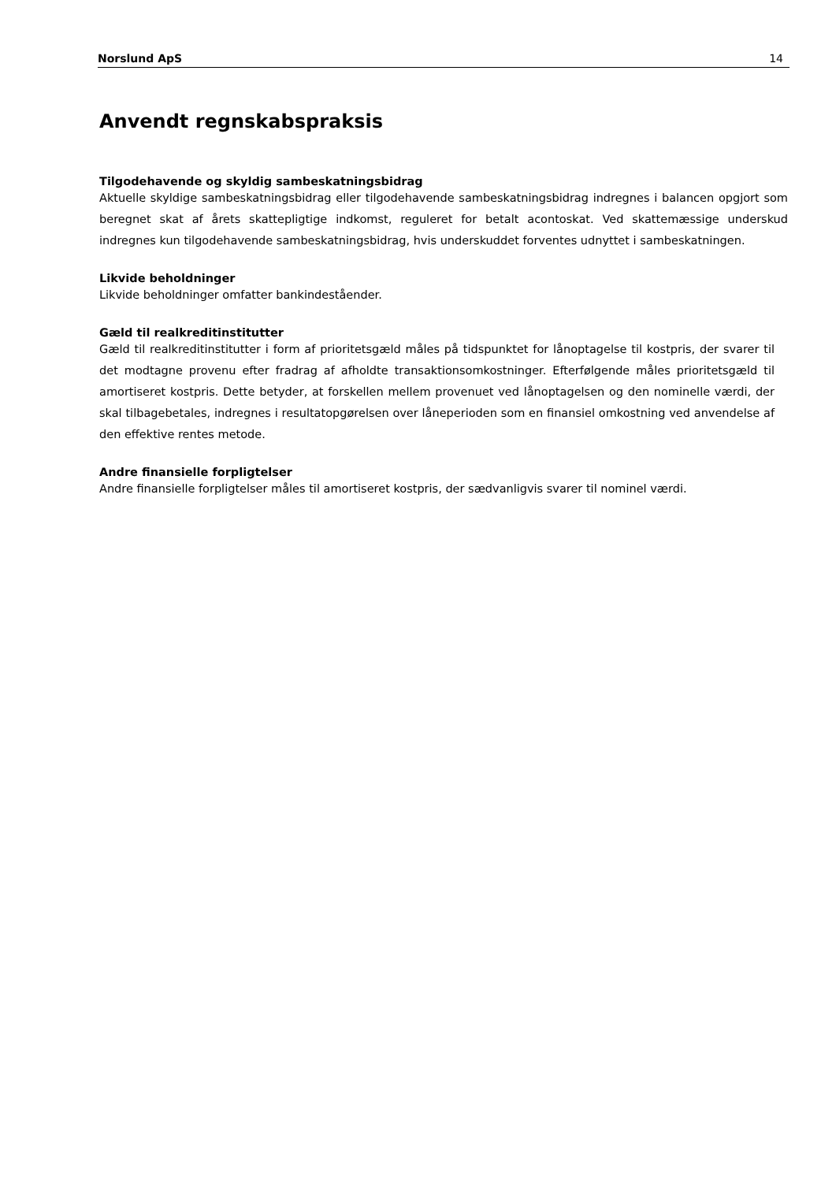Norslund ApS 14
Anvendt regnskabspraksis
Tilgodehavende og skyldig sambeskatningsbidrag
Aktuelle skyldige sambeskatningsbidrag eller tilgodehavende sambeskatningsbidrag indregnes i balancen opgjort som beregnet skat af årets skattepligtige indkomst, reguleret for betalt acontoskat. Ved skattemæssige underskud indregnes kun tilgodehavende sambeskatningsbidrag, hvis underskuddet forventes udnyttet i sambeskatningen.
Likvide beholdninger
Likvide beholdninger omfatter bankindeståender.
Gæld til realkreditinstitutter
Gæld til realkreditinstitutter i form af prioritetsgæld måles på tidspunktet for lånoptagelse til kostpris, der svarer til det modtagne provenu efter fradrag af afholdte transaktionsomkostninger. Efterfølgende måles prioritetsgæld til amortiseret kostpris. Dette betyder, at forskellen mellem provenuet ved lånoptagelsen og den nominelle værdi, der skal tilbagebetales, indregnes i resultatopgørelsen over låneperioden som en finansiel omkostning ved anvendelse af den effektive rentes metode.
Andre finansielle forpligtelser
Andre finansielle forpligtelser måles til amortiseret kostpris, der sædvanligvis svarer til nominel værdi.